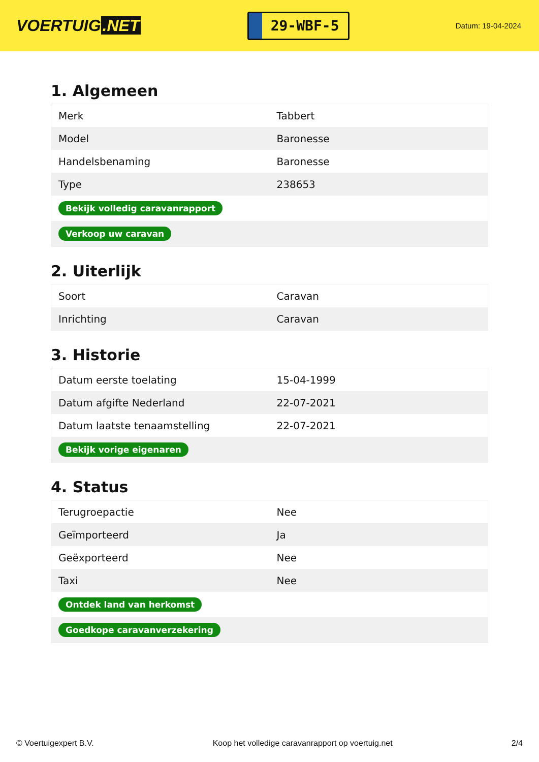VOERTUIG.NET
29-WBF-5
Datum: 19-04-2024
1. Algemeen
| Merk | Tabbert |
| Model | Baronesse |
| Handelsbenaming | Baronesse |
| Type | 238653 |
| Bekijk volledig caravanrapport | |
| Verkoop uw caravan | |
2. Uiterlijk
| Soort | Caravan |
| Inrichting | Caravan |
3. Historie
| Datum eerste toelating | 15-04-1999 |
| Datum afgifte Nederland | 22-07-2021 |
| Datum laatste tenaamstelling | 22-07-2021 |
| Bekijk vorige eigenaren | |
4. Status
| Terugroepactie | Nee |
| Geïmporteerd | Ja |
| Geëxporteerd | Nee |
| Taxi | Nee |
| Ontdek land van herkomst | |
| Goedkope caravanverzekering | |
© Voertuigexpert B.V. Koop het volledige caravanrapport op voertuig.net 2/4